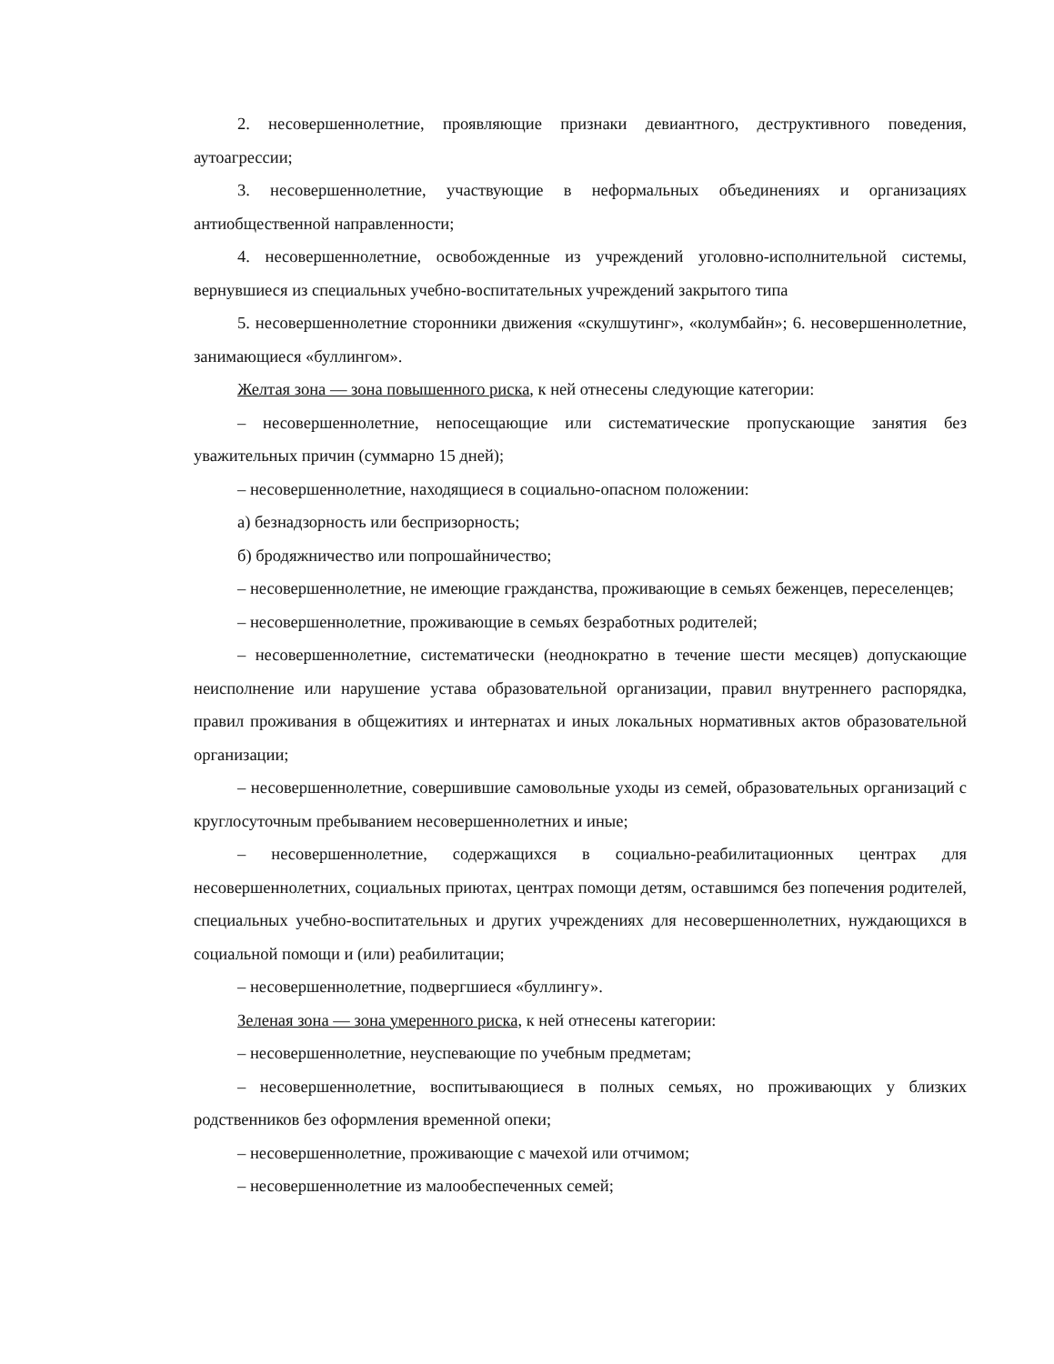2. несовершеннолетние, проявляющие признаки девиантного, деструктивного поведения, аутоагрессии;
3. несовершеннолетние, участвующие в неформальных объединениях и организациях антиобщественной направленности;
4. несовершеннолетние, освобожденные из учреждений уголовно-исполнительной системы, вернувшиеся из специальных учебно-воспитательных учреждений закрытого типа
5. несовершеннолетние сторонники движения «скулшутинг», «колумбайн»; 6. несовершеннолетние, занимающиеся «буллингом».
Желтая зона — зона повышенного риска, к ней отнесены следующие категории:
– несовершеннолетние, непосещающие или систематические пропускающие занятия без уважительных причин (суммарно 15 дней);
– несовершеннолетние, находящиеся в социально-опасном положении:
а) безнадзорность или беспризорность;
б) бродяжничество или попрошайничество;
– несовершеннолетние, не имеющие гражданства, проживающие в семьях беженцев, переселенцев;
– несовершеннолетние, проживающие в семьях безработных родителей;
– несовершеннолетние, систематически (неоднократно в течение шести месяцев) допускающие неисполнение или нарушение устава образовательной организации, правил внутреннего распорядка, правил проживания в общежитиях и интернатах и иных локальных нормативных актов образовательной организации;
– несовершеннолетние, совершившие самовольные уходы из семей, образовательных организаций с круглосуточным пребыванием несовершеннолетних и иные;
– несовершеннолетние, содержащихся в социально-реабилитационных центрах для несовершеннолетних, социальных приютах, центрах помощи детям, оставшимся без попечения родителей, специальных учебно-воспитательных и других учреждениях для несовершеннолетних, нуждающихся в социальной помощи и (или) реабилитации;
– несовершеннолетние, подвергшиеся «буллингу».
Зеленая зона — зона умеренного риска, к ней отнесены категории:
– несовершеннолетние, неуспевающие по учебным предметам;
– несовершеннолетние, воспитывающиеся в полных семьях, но проживающих у близких родственников без оформления временной опеки;
– несовершеннолетние, проживающие с мачехой или отчимом;
– несовершеннолетние из малообеспеченных семей;